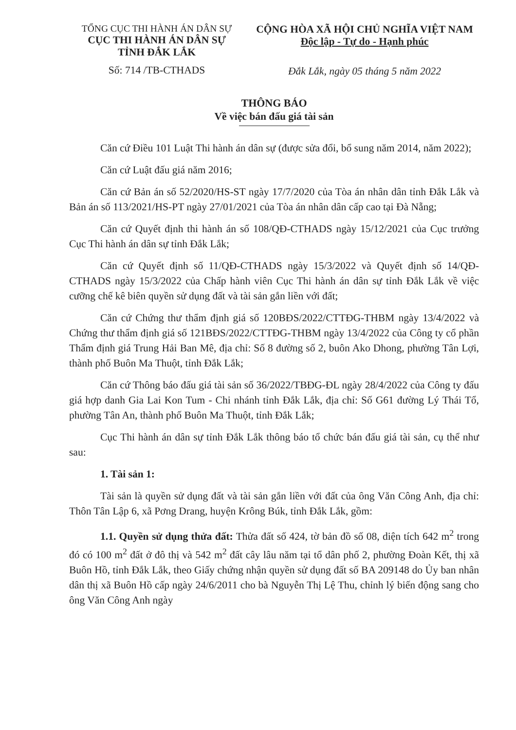TỔNG CỤC THI HÀNH ÁN DÂN SỰ
CỤC THI HÀNH ÁN DÂN SỰ
TỈNH ĐẮK LẮK
Số: 714 /TB-CTHADS
CỘNG HÒA XÃ HỘI CHỦ NGHĨA VIỆT NAM
Độc lập - Tự do - Hạnh phúc
Đắk Lắk, ngày 05 tháng 5 năm 2022
THÔNG BÁO
Về việc bán đấu giá tài sản
Căn cứ Điều 101 Luật Thi hành án dân sự (được sửa đổi, bổ sung năm 2014, năm 2022);
Căn cứ Luật đấu giá năm 2016;
Căn cứ Bản án số 52/2020/HS-ST ngày 17/7/2020 của Tòa án nhân dân tỉnh Đắk Lắk và Bản án số 113/2021/HS-PT ngày 27/01/2021 của Tòa án nhân dân cấp cao tại Đà Nẵng;
Căn cứ Quyết định thi hành án số 108/QĐ-CTHADS ngày 15/12/2021 của Cục trưởng Cục Thi hành án dân sự tỉnh Đắk Lắk;
Căn cứ Quyết định số 11/QĐ-CTHADS ngày 15/3/2022 và Quyết định số 14/QĐ-CTHADS ngày 15/3/2022 của Chấp hành viên Cục Thi hành án dân sự tỉnh Đắk Lắk về việc cưỡng chế kê biên quyền sử dụng đất và tài sản gắn liền với đất;
Căn cứ Chứng thư thẩm định giá số 120BĐS/2022/CTTĐG-THBM ngày 13/4/2022 và Chứng thư thẩm định giá số 121BĐS/2022/CTTĐG-THBM ngày 13/4/2022 của Công ty cổ phần Thẩm định giá Trung Hải Ban Mê, địa chỉ: Số 8 đường số 2, buôn Ako Dhong, phường Tân Lợi, thành phố Buôn Ma Thuột, tỉnh Đắk Lắk;
Căn cứ Thông báo đấu giá tài sản số 36/2022/TBĐG-ĐL ngày 28/4/2022 của Công ty đấu giá hợp danh Gia Lai Kon Tum - Chi nhánh tỉnh Đắk Lắk, địa chỉ: Số G61 đường Lý Thái Tổ, phường Tân An, thành phố Buôn Ma Thuột, tỉnh Đắk Lắk;
Cục Thi hành án dân sự tỉnh Đắk Lắk thông báo tổ chức bán đấu giá tài sản, cụ thể như sau:
1. Tài sản 1:
Tài sản là quyền sử dụng đất và tài sản gắn liền với đất của ông Văn Công Anh, địa chỉ: Thôn Tân Lập 6, xã Pơng Drang, huyện Krông Búk, tỉnh Đắk Lắk, gồm:
1.1. Quyền sử dụng thửa đất: Thửa đất số 424, tờ bản đồ số 08, diện tích 642 m<sup>2</sup> trong đó có 100 m<sup>2</sup> đất ở đô thị và 542 m<sup>2</sup> đất cây lâu năm tại tổ dân phố 2, phường Đoàn Kết, thị xã Buôn Hồ, tỉnh Đắk Lắk, theo Giấy chứng nhận quyền sử dụng đất số BA 209148 do Ủy ban nhân dân thị xã Buôn Hồ cấp ngày 24/6/2011 cho bà Nguyễn Thị Lệ Thu, chỉnh lý biến động sang cho ông Văn Công Anh ngày